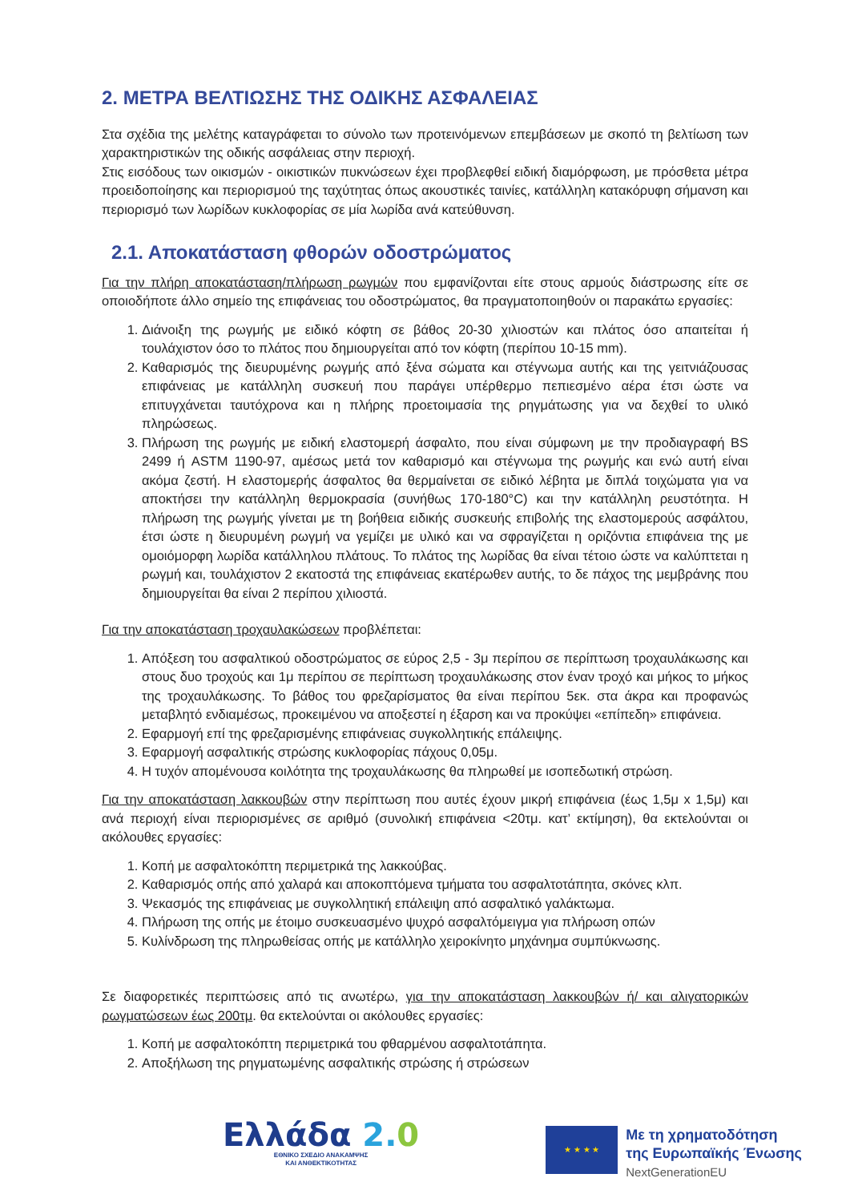2. ΜΕΤΡΑ ΒΕΛΤΙΩΣΗΣ ΤΗΣ ΟΔΙΚΗΣ ΑΣΦΑΛΕΙΑΣ
Στα σχέδια της μελέτης καταγράφεται το σύνολο των προτεινόμενων επεμβάσεων με σκοπό τη βελτίωση των χαρακτηριστικών της οδικής ασφάλειας στην περιοχή.
Στις εισόδους των οικισμών - οικιστικών πυκνώσεων έχει προβλεφθεί ειδική διαμόρφωση, με πρόσθετα μέτρα προειδοποίησης και περιορισμού της ταχύτητας όπως ακουστικές ταινίες, κατάλληλη κατακόρυφη σήμανση και περιορισμό των λωρίδων κυκλοφορίας σε μία λωρίδα ανά κατεύθυνση.
2.1. Αποκατάσταση φθορών οδοστρώματος
Για την πλήρη αποκατάσταση/πλήρωση ρωγμών που εμφανίζονται είτε στους αρμούς διάστρωσης είτε σε οποιοδήποτε άλλο σημείο της επιφάνειας του οδοστρώματος, θα πραγματοποιηθούν οι παρακάτω εργασίες:
1. Διάνοιξη της ρωγμής με ειδικό κόφτη σε βάθος 20-30 χιλιοστών και πλάτος όσο απαιτείται ή τουλάχιστον όσο το πλάτος που δημιουργείται από τον κόφτη (περίπου 10-15 mm).
2. Καθαρισμός της διευρυμένης ρωγμής από ξένα σώματα και στέγνωμα αυτής και της γειτνιάζουσας επιφάνειας με κατάλληλη συσκευή που παράγει υπέρθερμο πεπιεσμένο αέρα έτσι ώστε να επιτυγχάνεται ταυτόχρονα και η πλήρης προετοιμασία της ρηγμάτωσης για να δεχθεί το υλικό πληρώσεως.
3. Πλήρωση της ρωγμής με ειδική ελαστομερή άσφαλτο, που είναι σύμφωνη με την προδιαγραφή BS 2499 ή ASTM 1190-97, αμέσως μετά τον καθαρισμό και στέγνωμα της ρωγμής και ενώ αυτή είναι ακόμα ζεστή. Η ελαστομερής άσφαλτος θα θερμαίνεται σε ειδικό λέβητα με διπλά τοιχώματα για να αποκτήσει την κατάλληλη θερμοκρασία (συνήθως 170-180°C) και την κατάλληλη ρευστότητα. Η πλήρωση της ρωγμής γίνεται με τη βοήθεια ειδικής συσκευής επιβολής της ελαστομερούς ασφάλτου, έτσι ώστε η διευρυμένη ρωγμή να γεμίζει με υλικό και να σφραγίζεται η οριζόντια επιφάνεια της με ομοιόμορφη λωρίδα κατάλληλου πλάτους. Το πλάτος της λωρίδας θα είναι τέτοιο ώστε να καλύπτεται η ρωγμή και, τουλάχιστον 2 εκατοστά της επιφάνειας εκατέρωθεν αυτής, το δε πάχος της μεμβράνης που δημιουργείται θα είναι 2 περίπου χιλιοστά.
Για την αποκατάσταση τροχαυλακώσεων προβλέπεται:
1. Απόξεση του ασφαλτικού οδοστρώματος σε εύρος 2,5 - 3μ περίπου σε περίπτωση τροχαυλάκωσης και στους δυο τροχούς και 1μ περίπου σε περίπτωση τροχαυλάκωσης στον έναν τροχό και μήκος το μήκος της τροχαυλάκωσης. Το βάθος του φρεζαρίσματος θα είναι περίπου 5εκ. στα άκρα και προφανώς μεταβλητό ενδιαμέσως, προκειμένου να αποξεστεί η έξαρση και να προκύψει «επίπεδη» επιφάνεια.
2. Εφαρμογή επί της φρεζαρισμένης επιφάνειας συγκολλητικής επάλειψης.
3. Εφαρμογή ασφαλτικής στρώσης κυκλοφορίας πάχους 0,05μ.
4. Η τυχόν απομένουσα κοιλότητα της τροχαυλάκωσης θα πληρωθεί με ισοπεδωτική στρώση.
Για την αποκατάσταση λακκουβών στην περίπτωση που αυτές έχουν μικρή επιφάνεια (έως 1,5μ x 1,5μ) και ανά περιοχή είναι περιορισμένες σε αριθμό (συνολική επιφάνεια <20τμ. κατ’ εκτίμηση), θα εκτελούνται οι ακόλουθες εργασίες:
1. Κοπή με ασφαλτοκόπτη περιμετρικά της λακκούβας.
2. Καθαρισμός οπής από χαλαρά και αποκοπτόμενα τμήματα του ασφαλτοτάπητα, σκόνες κλπ.
3. Ψεκασμός της επιφάνειας με συγκολλητική επάλειψη από ασφαλτικό γαλάκτωμα.
4. Πλήρωση της οπής με έτοιμο συσκευασμένο ψυχρό ασφαλτόμειγμα για πλήρωση οπών
5. Κυλίνδρωση της πληρωθείσας οπής με κατάλληλο χειροκίνητο μηχάνημα συμπύκνωσης.
Σε διαφορετικές περιπτώσεις από τις ανωτέρω, για την αποκατάσταση λακκουβών ή/ και αλιγατορικών ρωγματώσεων έως 200τμ. θα εκτελούνται οι ακόλουθες εργασίες:
1. Κοπή με ασφαλτοκόπτη περιμετρικά του φθαρμένου ασφαλτοτάπητα.
2. Αποξήλωση της ρηγματωμένης ασφαλτικής στρώσης ή στρώσεων
Ελλάδα 2. 0
ΕΘΝΙΚΟ ΣΧΕΔΙΟ ΑΝΑΚΑΜΨΗΣ
ΚΑΙ ΑΝΘΕΚΤΙΚΟΤΗΤΑΣ
★ ★ ★ ★
Με τη χρηματοδότηση
της Ευρωπαϊκής Ένωσης
NextGenerationEU